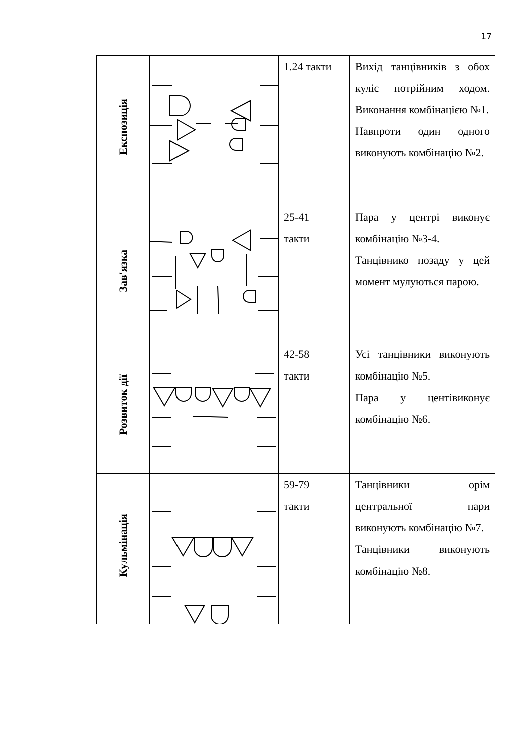17
| Експозиція | | 1.24 такти | Вихід танцівників з обох куліс потрійним ходом. Виконання комбінацією №1. Навпроти один одного виконують комбінацію №2. |
| Зав'язка | | 25-41 такти | Пара у центрі виконує комбінацію №3-4. Танцівнико позаду у цей момент мулуються парою. |
| Розвиток дії | | 42-58 такти | Усі танцівники виконують комбінацію №5. Пара у центівиконує комбінацію №6. |
| Кульмінація | | 59-79 такти | Танцівники орім центральної пари виконують комбінацію №7. Танцівники виконують комбінацію №8. |